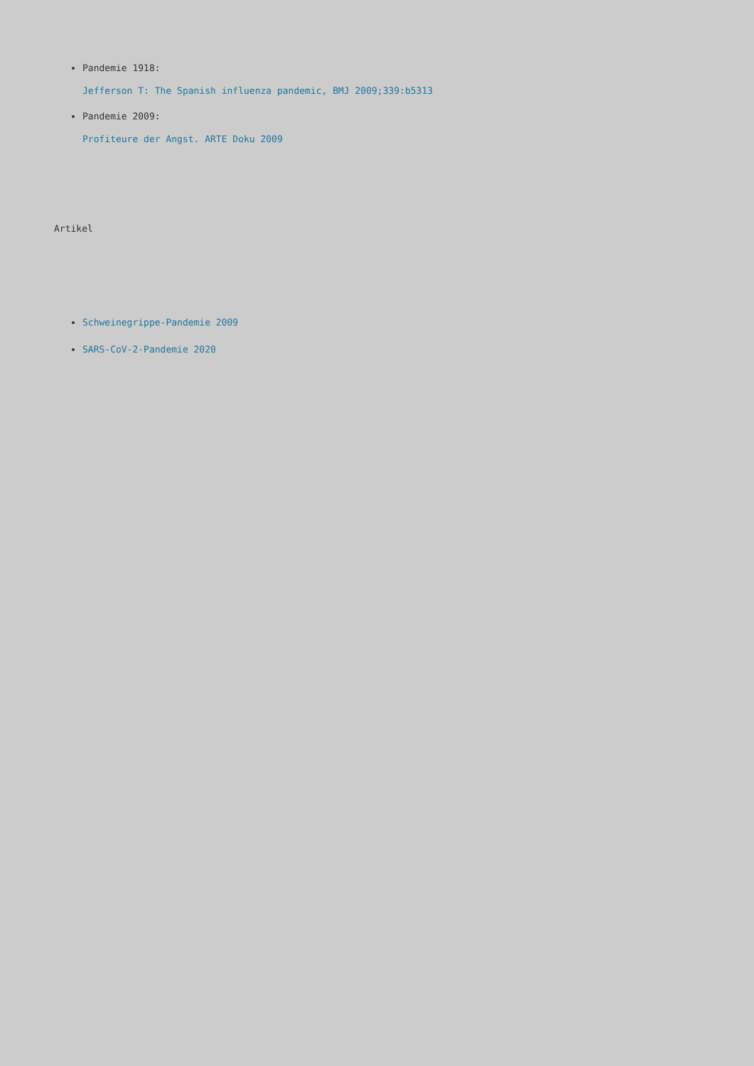Pandemie 1918:
Jefferson T: The Spanish influenza pandemic, BMJ 2009;339:b5313
Pandemie 2009:
Profiteure der Angst. ARTE Doku 2009
Artikel
Schweinegrippe-Pandemie 2009
SARS-CoV-2-Pandemie 2020